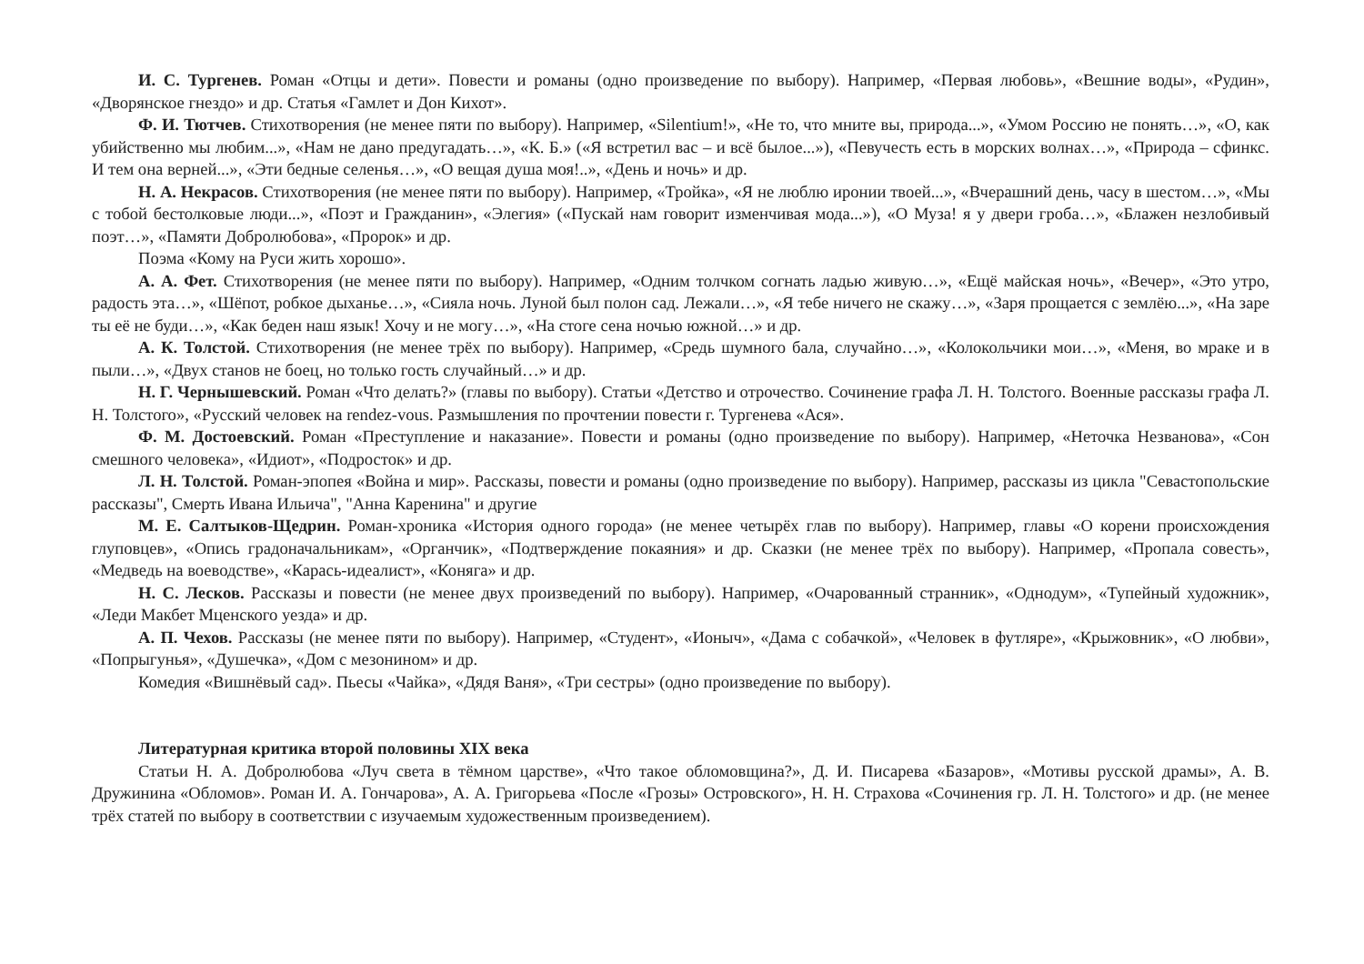И. С. Тургенев. Роман «Отцы и дети». Повести и романы (одно произведение по выбору). Например, «Первая любовь», «Вешние воды», «Рудин», «Дворянское гнездо» и др. Статья «Гамлет и Дон Кихот».
Ф. И. Тютчев. Стихотворения (не менее пяти по выбору). Например, «Silentium!», «Не то, что мните вы, природа...», «Умом Россию не понять…», «О, как убийственно мы любим...», «Нам не дано предугадать…», «К. Б.» («Я встретил вас – и всё былое...»), «Певучесть есть в морских волнах…», «Природа – сфинкс. И тем она верней...», «Эти бедные селенья…», «О вещая душа моя!..», «День и ночь» и др.
Н. А. Некрасов. Стихотворения (не менее пяти по выбору). Например, «Тройка», «Я не люблю иронии твоей...», «Вчерашний день, часу в шестом…», «Мы с тобой бестолковые люди...», «Поэт и Гражданин», «Элегия» («Пускай нам говорит изменчивая мода...»), «О Муза! я у двери гроба…», «Блажен незлобивый поэт…», «Памяти Добролюбова», «Пророк» и др.
Поэма «Кому на Руси жить хорошо».
А. А. Фет. Стихотворения (не менее пяти по выбору). Например, «Одним толчком согнать ладью живую…», «Ещё майская ночь», «Вечер», «Это утро, радость эта…», «Шёпот, робкое дыханье…», «Сияла ночь. Луной был полон сад. Лежали…», «Я тебе ничего не скажу…», «Заря прощается с землёю...», «На заре ты её не буди…», «Как беден наш язык! Хочу и не могу…», «На стоге сена ночью южной…» и др.
А. К. Толстой. Стихотворения (не менее трёх по выбору). Например, «Средь шумного бала, случайно…», «Колокольчики мои…», «Меня, во мраке и в пыли…», «Двух станов не боец, но только гость случайный…» и др.
Н. Г. Чернышевский. Роман «Что делать?» (главы по выбору). Статьи «Детство и отрочество. Сочинение графа Л. Н. Толстого. Военные рассказы графа Л. Н. Толстого», «Русский человек на rendez-vous. Размышления по прочтении повести г. Тургенева «Ася».
Ф. М. Достоевский. Роман «Преступление и наказание». Повести и романы (одно произведение по выбору). Например, «Неточка Незванова», «Сон смешного человека», «Идиот», «Подросток» и др.
Л. Н. Толстой. Роман-эпопея «Война и мир». Рассказы, повести и романы (одно произведение по выбору). Например, рассказы из цикла "Севастопольские рассказы", Смерть Ивана Ильича", "Анна Каренина" и другие
М. Е. Салтыков-Щедрин. Роман-хроника «История одного города» (не менее четырёх глав по выбору). Например, главы «О корени происхождения глуповцев», «Опись градоначальникам», «Органчик», «Подтверждение покаяния» и др. Сказки (не менее трёх по выбору). Например, «Пропала совесть», «Медведь на воеводстве», «Карась-идеалист», «Коняга» и др.
Н. С. Лесков. Рассказы и повести (не менее двух произведений по выбору). Например, «Очарованный странник», «Однодум», «Тупейный художник», «Леди Макбет Мценского уезда» и др.
А. П. Чехов. Рассказы (не менее пяти по выбору). Например, «Студент», «Ионыч», «Дама с собачкой», «Человек в футляре», «Крыжовник», «О любви», «Попрыгунья», «Душечка», «Дом с мезонином» и др.
Комедия «Вишнёвый сад». Пьесы «Чайка», «Дядя Ваня», «Три сестры» (одно произведение по выбору).
Литературная критика второй половины XIX века
Статьи Н. А. Добролюбова «Луч света в тёмном царстве», «Что такое обломовщина?», Д. И. Писарева «Базаров», «Мотивы русской драмы», А. В. Дружинина «Обломов». Роман И. А. Гончарова», А. А. Григорьева «После «Грозы» Островского», Н. Н. Страхова «Сочинения гр. Л. Н. Толстого» и др. (не менее трёх статей по выбору в соответствии с изучаемым художественным произведением).